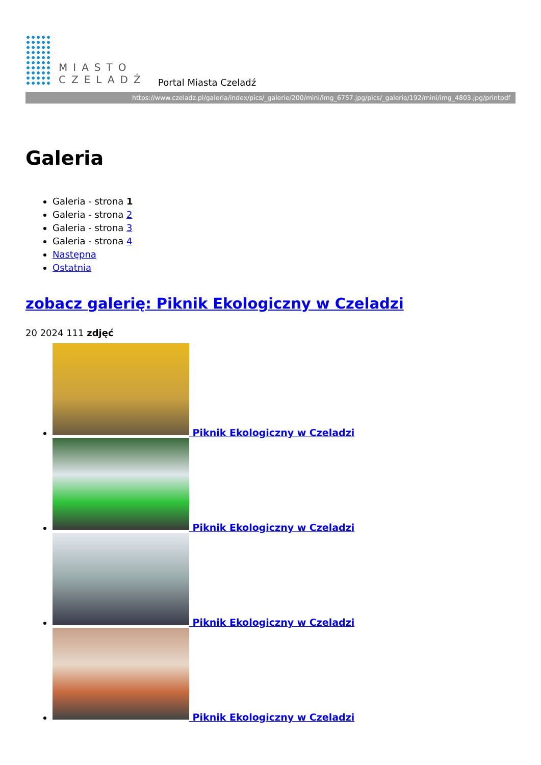MIASTO
CZELADŹ
Portal Miasta Czeladź
https://www.czeladz.pl/galeria/index/pics/_galerie/200/mini/img_6757.jpg/pics/_galerie/192/mini/img_4803.jpg/printpdf
Galeria
Galeria - strona 1
Galeria - strona 2
Galeria - strona 3
Galeria - strona 4
Następna
Ostatnia
zobacz galerię: Piknik Ekologiczny w Czeladzi
20 2024 111 zdjęć
Piknik Ekologiczny w Czeladzi
Piknik Ekologiczny w Czeladzi
Piknik Ekologiczny w Czeladzi
Piknik Ekologiczny w Czeladzi